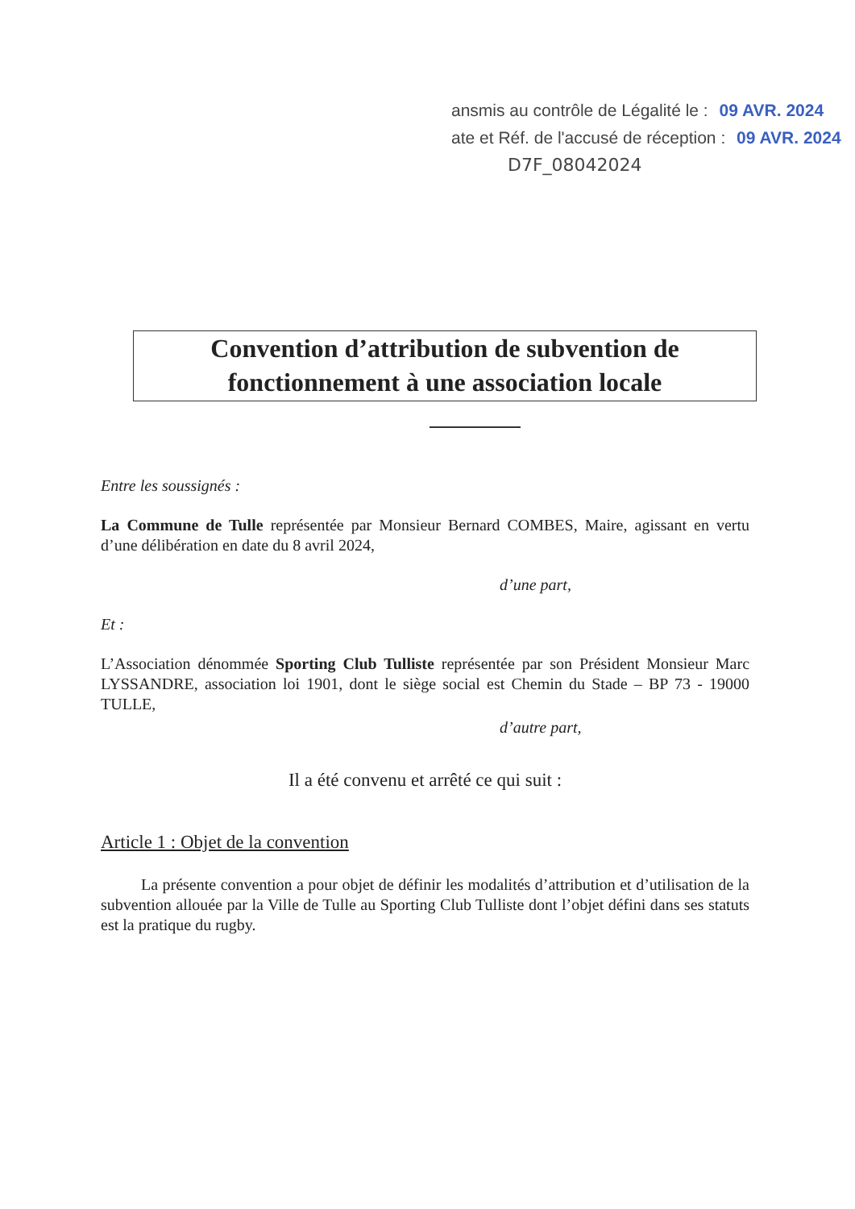ansmis au contrôle de Légalité le : 09 AVR. 2024
ate et Réf. de l'accusé de réception : 09 AVR. 2024
D7F_08042024
Convention d’attribution de subvention de
fonctionnement à une association locale
Entre les soussignés :
La Commune de Tulle représentée par Monsieur Bernard COMBES, Maire, agissant en vertu d’une délibération en date du 8 avril 2024,
d’une part,
Et :
L’Association dénommée Sporting Club Tulliste représentée par son Président Monsieur Marc LYSSANDRE, association loi 1901, dont le siège social est Chemin du Stade – BP 73 - 19000 TULLE,
d’autre part,
Il a été convenu et arrêté ce qui suit :
Article 1 : Objet de la convention
La présente convention a pour objet de définir les modalités d’attribution et d’utilisation de la subvention allouée par la Ville de Tulle au Sporting Club Tulliste dont l’objet défini dans ses statuts est la pratique du rugby.